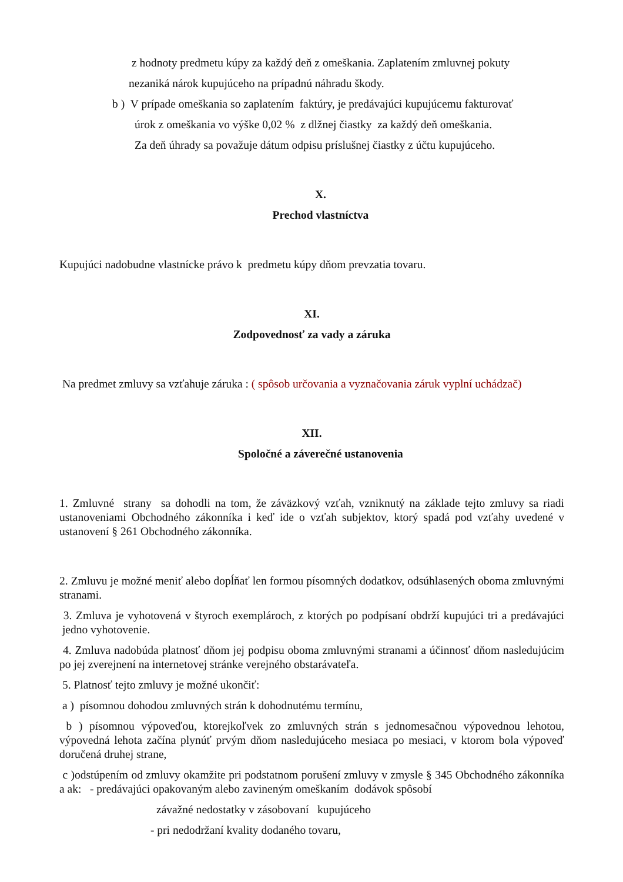z hodnoty predmetu kúpy za každý deň z omeškania. Zaplatením zmluvnej pokuty
nezaniká nárok kupujúceho na prípadnú náhradu škody.
b ) V prípade omeškania so zaplatením faktúry, je predávajúci kupujúcemu fakturovať
úrok z omeškania vo výške 0,02 % z dlžnej čiastky za každý deň omeškania.
Za deň úhrady sa považuje dátum odpisu príslušnej čiastky z účtu kupujúceho.
X.
Prechod vlastníctva
Kupujúci nadobudne vlastnícke právo k predmetu kúpy dňom prevzatia tovaru.
XI.
Zodpovednosť za vady a záruka
Na predmet zmluvy sa vzťahuje záruka : ( spôsob určovania a vyznačovania záruk vyplní uchádzač)
XII.
Spoločné a záverečné ustanovenia
1. Zmluvné strany sa dohodli na tom, že záväzkový vzťah, vzniknutý na základe tejto zmluvy sa riadi ustanoveniami Obchodného zákonníka i keď ide o vzťah subjektov, ktorý spadá pod vzťahy uvedené v ustanovení § 261 Obchodného zákonníka.
2. Zmluvu je možné meniť alebo dopĺňať len formou písomných dodatkov, odsúhlasených oboma zmluvnými stranami.
3. Zmluva je vyhotovená v štyroch exemplároch, z ktorých po podpísaní obdrží kupujúci tri a predávajúci jedno vyhotovenie.
4. Zmluva nadobúda platnosť dňom jej podpisu oboma zmluvnými stranami a účinnosť dňom nasledujúcim po jej zverejnení na internetovej stránke verejného obstarávateľa.
5. Platnosť tejto zmluvy je možné ukončiť:
a ) písomnou dohodou zmluvných strán k dohodnutému termínu,
b ) písomnou výpoveďou, ktorejkoľvek zo zmluvných strán s jednomesačnou výpovednou lehotou, výpovedná lehota začína plynúť prvým dňom nasledujúceho mesiaca po mesiaci, v ktorom bola výpoveď doručená druhej strane,
c )odstúpením od zmluvy okamžite pri podstatnom porušení zmluvy v zmysle § 345 Obchodného zákonníka a ak: - predávajúci opakovaným alebo zavineným omeškaním dodávok spôsobí
závažné nedostatky v zásobovaní kupujúceho
- pri nedodržaní kvality dodaného tovaru,